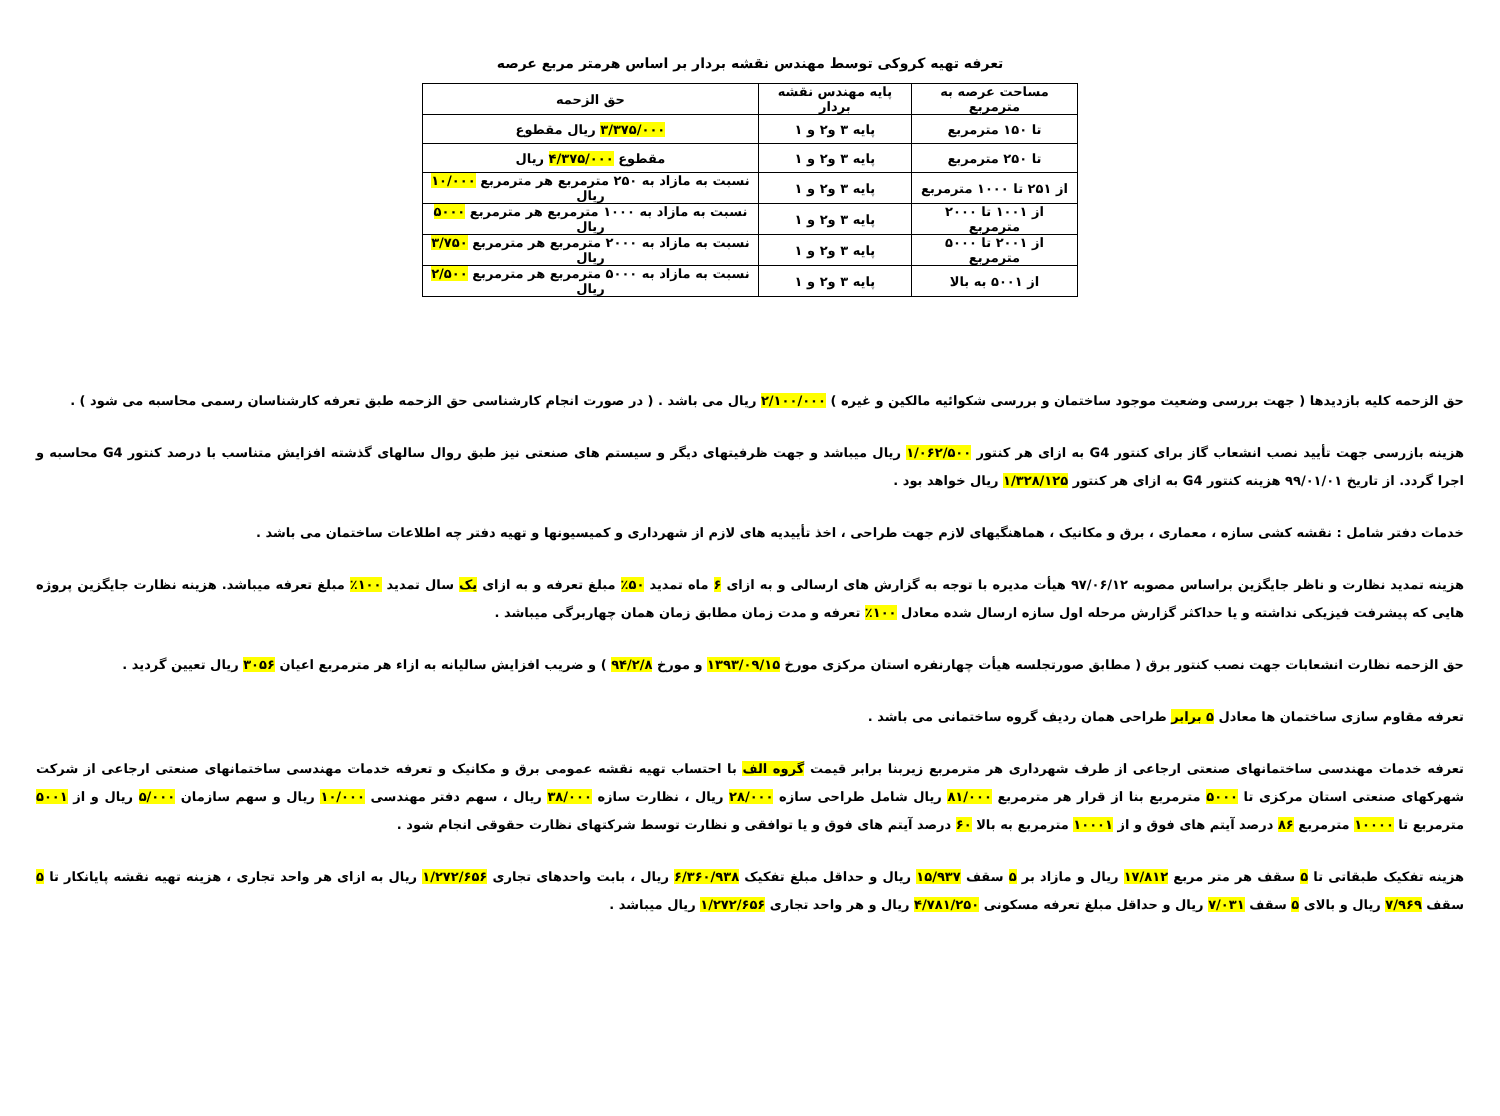تعرفه تهیه کروکی توسط مهندس نقشه بردار بر اساس هرمتر مربع عرصه
| مساحت عرصه به مترمربع | پایه مهندس نقشه بردار | حق الزحمه |
| --- | --- | --- |
| تا ۱۵۰ مترمربع | پایه ۳ و۲ و ۱ | ۳/۳۷۵/۰۰۰ ریال مقطوع |
| تا ۲۵۰ مترمربع | پایه ۳ و۲ و ۱ | مقطوع ۴/۳۷۵/۰۰۰ ریال |
| از ۲۵۱ تا ۱۰۰۰ مترمربع | پایه ۳ و۲ و ۱ | نسبت به مازاد به ۲۵۰ مترمربع هر مترمربع ۱۰/۰۰۰ ریال |
| از ۱۰۰۱ تا ۲۰۰۰ مترمربع | پایه ۳ و۲ و ۱ | نسبت به مازاد به ۱۰۰۰ مترمربع هر مترمربع ۵۰۰۰ ریال |
| از ۲۰۰۱ تا ۵۰۰۰ مترمربع | پایه ۳ و۲ و ۱ | نسبت به مازاد به ۲۰۰۰ مترمربع هر مترمربع ۳/۷۵۰ ریال |
| از ۵۰۰۱ به بالا | پایه ۳ و۲ و ۱ | نسبت به مازاد به ۵۰۰۰ مترمربع هر مترمربع ۲/۵۰۰ ریال |
حق الزحمه کلیه بازدیدها ( جهت بررسی وضعیت موجود ساختمان و بررسی شکوائیه مالکین و غیره ) ۲/۱۰۰/۰۰۰ ریال می باشد . ( در صورت انجام کارشناسی حق الزحمه طبق تعرفه کارشناسان رسمی محاسبه می شود ) .
هزینه بازرسی جهت تأیید نصب انشعاب گاز برای کنتور G4 به ازای هر کنتور ۱/۰۶۲/۵۰۰ ریال میباشد و جهت ظرفیتهای دیگر و سیستم های صنعتی نیز طبق روال سالهای گذشته افزایش متناسب با درصد کنتور G4 محاسبه و اجرا گردد. از تاریخ ۹۹/۰۱/۰۱ هزینه کنتور G4 به ازای هر کنتور ۱/۳۲۸/۱۲۵ ریال خواهد بود .
خدمات دفتر شامل : نقشه کشی سازه ، معماری ، برق و مکانیک ، هماهنگیهای لازم جهت طراحی ، اخذ تأییدیه های لازم از شهرداری و کمیسیونها و تهیه دفتر چه اطلاعات ساختمان می باشد .
هزینه تمدید نظارت و ناظر جایگزین براساس مصوبه ۹۷/۰۶/۱۲ هیأت مدیره با توجه به گزارش های ارسالی و به ازای ۶ ماه تمدید ۵۰٪ مبلغ تعرفه و به ازای یک سال تمدید ۱۰۰٪ مبلغ تعرفه میباشد. هزینه نظارت جایگزین پروژه هایی که پیشرفت فیزیکی نداشته و یا حداکثر گزارش مرحله اول سازه ارسال شده معادل ۱۰۰٪ تعرفه و مدت زمان مطابق زمان همان چهاربرگی میباشد .
حق الزحمه نظارت انشعابات جهت نصب کنتور برق ( مطابق صورتجلسه هیأت چهارنفره استان مرکزی مورخ ۱۳۹۳/۰۹/۱۵ و مورخ ۹۴/۲/۸ ) و ضریب افزایش سالیانه به ازاء هر مترمربع اعیان ۳۰۵۶ ریال تعیین گردید .
تعرفه مقاوم سازی ساختمان ها معادل ۵ برابر طراحی همان ردیف گروه ساختمانی می باشد .
تعرفه خدمات مهندسی ساختمانهای صنعتی ارجاعی از طرف شهرداری هر مترمربع زیربنا برابر قیمت گروه الف با احتساب تهیه نقشه عمومی برق و مکانیک و تعرفه خدمات مهندسی ساختمانهای صنعتی ارجاعی از شرکت شهرکهای صنعتی استان مرکزی تا ۵۰۰۰ مترمربع بنا از قرار هر مترمربع ۸۱/۰۰۰ ریال شامل طراحی سازه ۲۸/۰۰۰ ریال ، نظارت سازه ۳۸/۰۰۰ ریال ، سهم دفتر مهندسی ۱۰/۰۰۰ ریال و سهم سازمان ۵/۰۰۰ ریال و از ۵۰۰۱ مترمربع تا ۱۰۰۰۰ مترمربع ۸۶ درصد آیتم های فوق و از ۱۰۰۰۱ مترمربع به بالا ۶۰ درصد آیتم های فوق و یا توافقی و نظارت توسط شرکتهای نظارت حقوقی انجام شود .
هزینه تفکیک طبقاتی تا ۵ سقف هر متر مربع ۱۷/۸۱۲ ریال و مازاد بر ۵ سقف ۱۵/۹۳۷ ریال و حداقل مبلغ تفکیک ۶/۳۶۰/۹۳۸ ریال ، بابت واحدهای تجاری ۱/۲۷۲/۶۵۶ ریال به ازای هر واحد تجاری ، هزینه تهیه نقشه پایانکار تا ۵ سقف ۷/۹۶۹ ریال و بالای ۵ سقف ۷/۰۳۱ ریال و حداقل مبلغ تعرفه مسکونی ۴/۷۸۱/۲۵۰ ریال و هر واحد تجاری ۱/۲۷۲/۶۵۶ ریال میباشد .